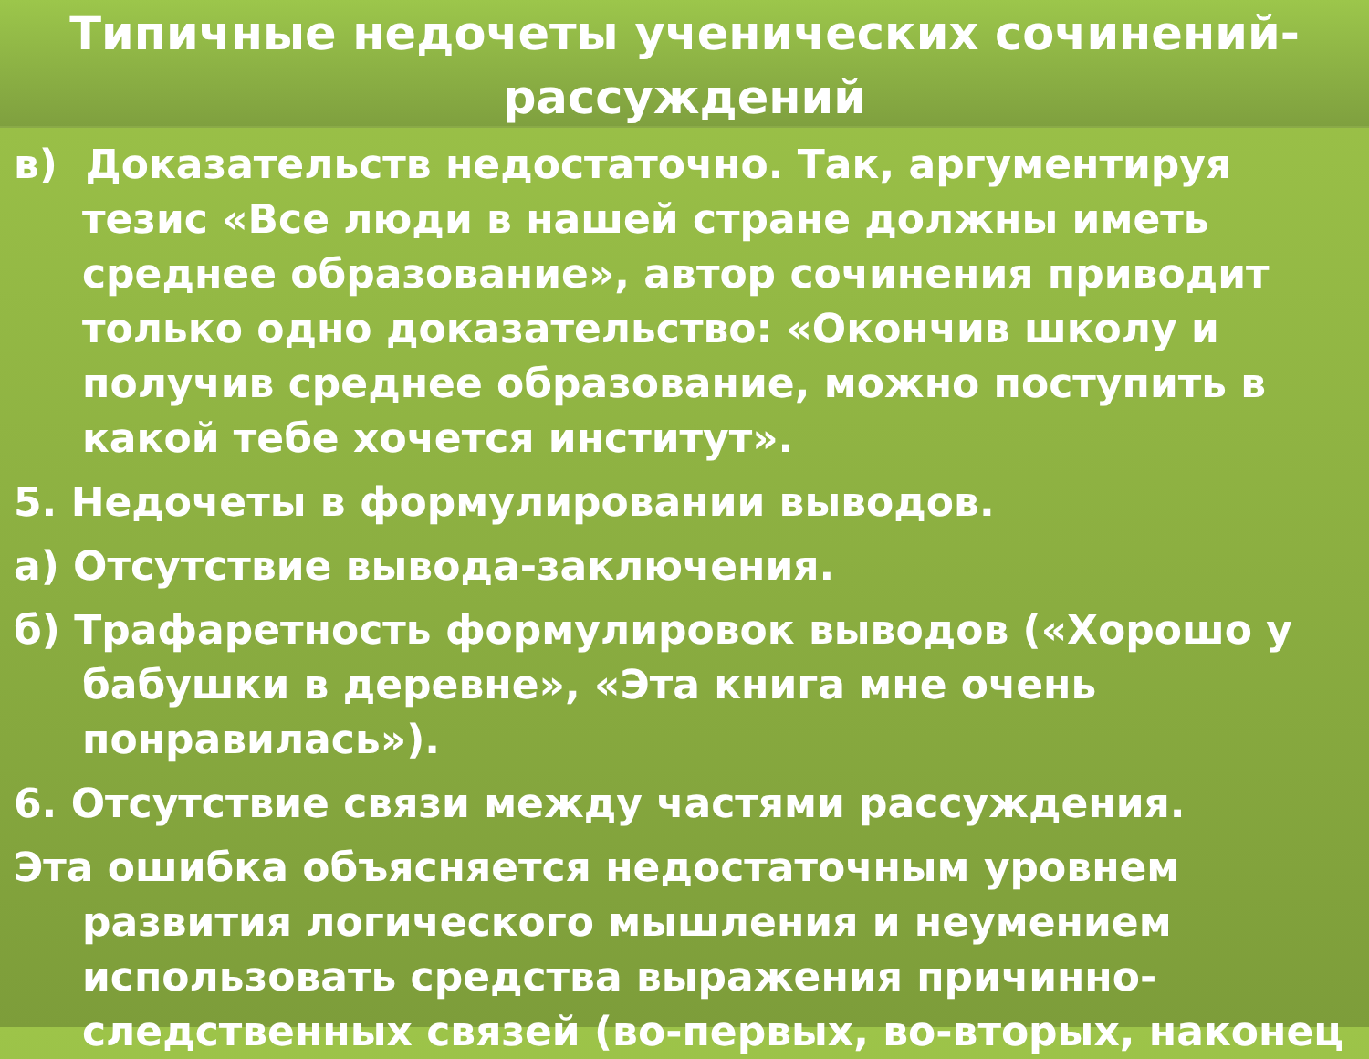Типичные недочеты ученических сочинений-
рассуждений
в) Доказательств недостаточно. Так, аргументируя тезис «Все люди в нашей стране должны иметь среднее образование», автор сочинения приводит только одно доказательство: «Окончив школу и получив среднее образование, можно поступить в какой тебе хочется институт».
5. Недочеты в формулировании выводов.
а) Отсутствие вывода-заключения.
б) Трафаретность формулировок выводов («Хорошо у бабушки в деревне», «Эта книга мне очень понравилась»).
6. Отсутствие связи между частями рассуждения.
Эта ошибка объясняется недостаточным уровнем развития логического мышления и неумением использовать средства выражения причинно-следственных связей (во-первых, во-вторых, наконец